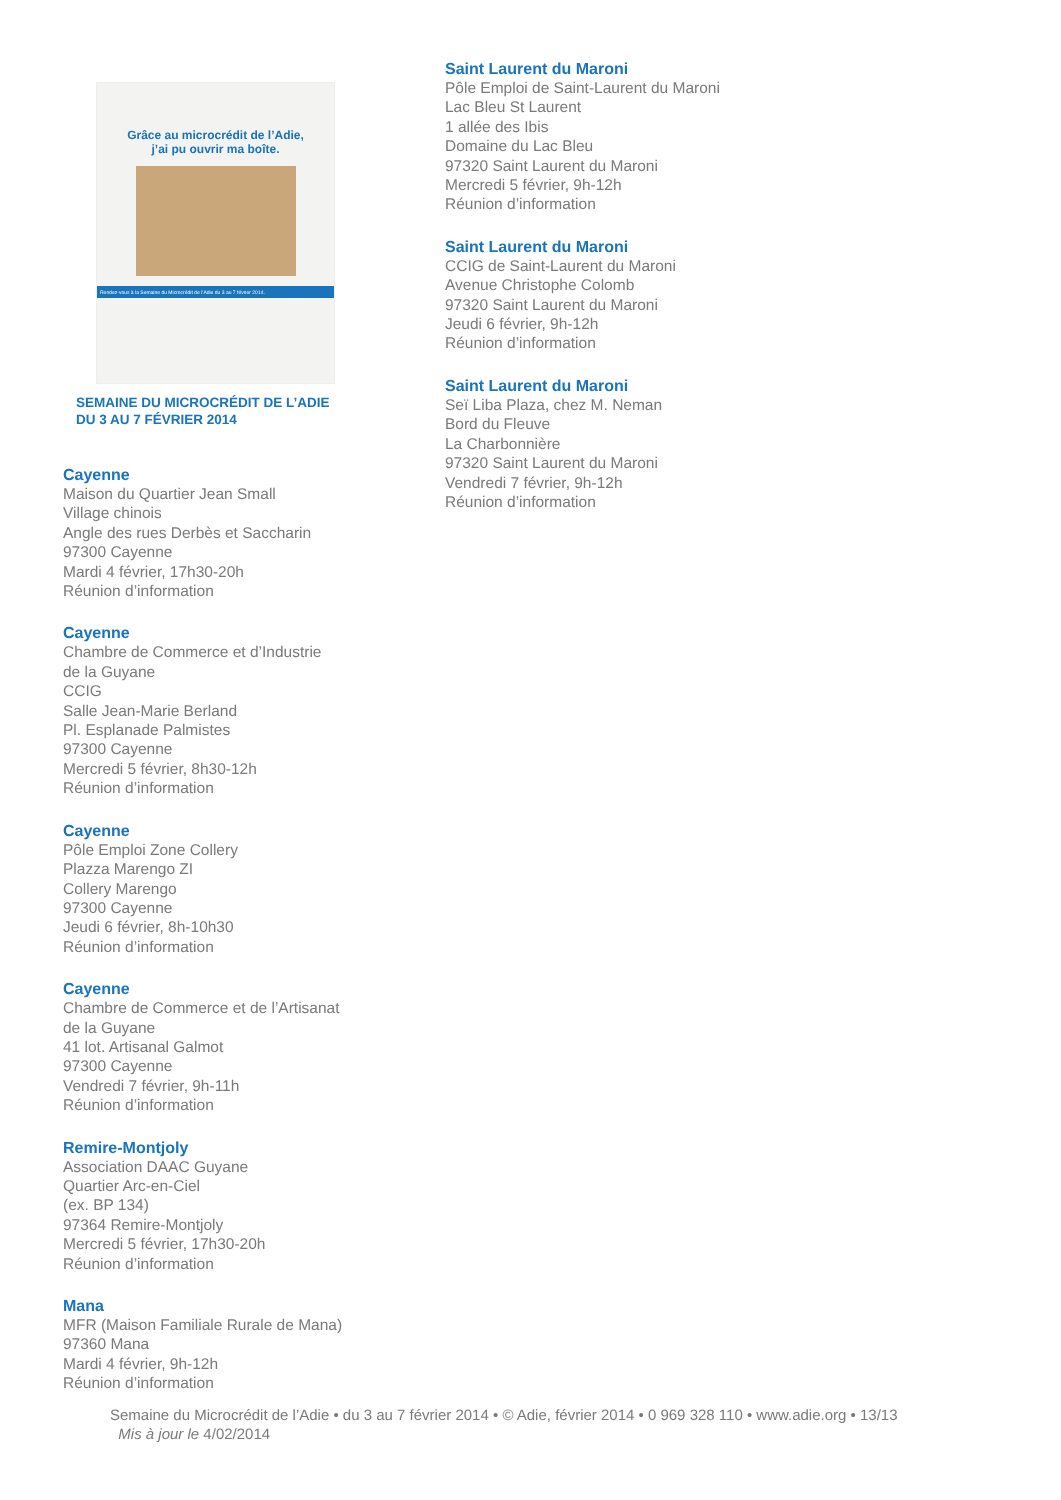Grâce au microcrédit de l’Adie,
j’ai pu ouvrir ma boîte.
Rendez-vous à la Semaine du Microcrédit de l’Adie du 3 au 7 février 2014.
SEMAINE DU MICROCRÉDIT DE L’ADIE
DU 3 AU 7 FÉVRIER 2014
Cayenne
Maison du Quartier Jean Small
Village chinois
Angle des rues Derbès et Saccharin
97300 Cayenne
Mardi 4 février, 17h30-20h
Réunion d’information
Cayenne
Chambre de Commerce et d’Industrie
de la Guyane
CCIG
Salle Jean-Marie Berland
Pl. Esplanade Palmistes
97300 Cayenne
Mercredi 5 février, 8h30-12h
Réunion d’information
Cayenne
Pôle Emploi Zone Collery
Plazza Marengo ZI
Collery Marengo
97300 Cayenne
Jeudi 6 février, 8h-10h30
Réunion d’information
Cayenne
Chambre de Commerce et de l’Artisanat
de la Guyane
41 lot. Artisanal Galmot
97300 Cayenne
Vendredi 7 février, 9h-11h
Réunion d’information
Remire-Montjoly
Association DAAC Guyane
Quartier Arc-en-Ciel
(ex. BP 134)
97364 Remire-Montjoly
Mercredi 5 février, 17h30-20h
Réunion d’information
Mana
MFR (Maison Familiale Rurale de Mana)
97360 Mana
Mardi 4 février, 9h-12h
Réunion d’information
Saint Laurent du Maroni
Pôle Emploi de Saint-Laurent du Maroni
Lac Bleu St Laurent
1 allée des Ibis
Domaine du Lac Bleu
97320 Saint Laurent du Maroni
Mercredi 5 février, 9h-12h
Réunion d’information
Saint Laurent du Maroni
CCIG de Saint-Laurent du Maroni
Avenue Christophe Colomb
97320 Saint Laurent du Maroni
Jeudi 6 février, 9h-12h
Réunion d’information
Saint Laurent du Maroni
Seï Liba Plaza, chez M. Neman
Bord du Fleuve
La Charbonnière
97320 Saint Laurent du Maroni
Vendredi 7 février, 9h-12h
Réunion d’information
Semaine du Microcrédit de l’Adie • du 3 au 7 février 2014 • © Adie, février 2014 • 0 969 328 110 • www.adie.org • 13/13
Mis à jour le 4/02/2014